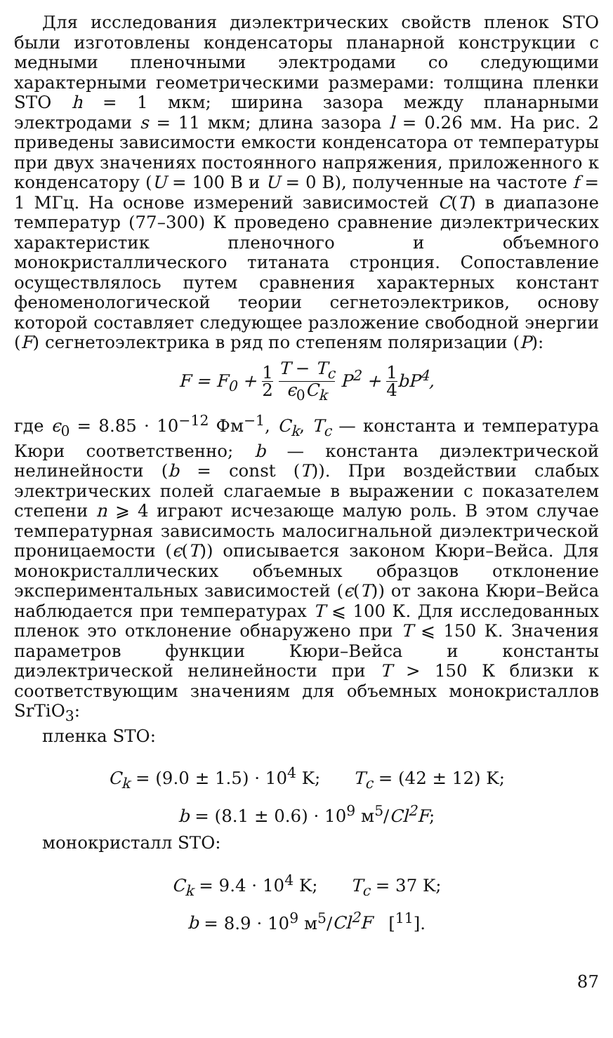Для исследования диэлектрических свойств пленок STO были изготовлены конденсаторы планарной конструкции с медными пленочными электродами со следующими характерными геометрическими размерами: толщина пленки STO h = 1 мкм; ширина зазора между планарными электродами s = 11 мкм; длина зазора l = 0.26 мм. На рис. 2 приведены зависимости емкости конденсатора от температуры при двух значениях постоянного напряжения, приложенного к конденсатору (U = 100 В и U = 0 В), полученные на частоте f = 1 МГц. На основе измерений зависимостей C(T) в диапазоне температур (77–300) К проведено сравнение диэлектрических характеристик пленочного и объемного монокристаллического титаната стронция. Сопоставление осуществлялось путем сравнения характерных констант феноменологической теории сегнетоэлектриков, основу которой составляет следующее разложение свободной энергии (F) сегнетоэлектрика в ряд по степеням поляризации (P):
F = F<sub>0</sub> + 1 2 T − T<sub>c</sub> ϵ<sub>0</sub>C<sub>k</sub> P<sup>2</sup> + 1 4bP<sup>4</sup>,
где ϵ<sub>0</sub> = 8.85 · 10<sup>−12</sup> Фм<sup>−1</sup>, C<sub>k</sub>, T<sub>c</sub> — константа и температура Кюри соответственно; b — константа диэлектрической нелинейности (b = const (T)). При воздействии слабых электрических полей слагаемые в выражении с показателем степени n ⩾ 4 играют исчезающе малую роль. В этом случае температурная зависимость малосигнальной диэлектрической проницаемости (ϵ(T)) описывается законом Кюри–Вейса. Для монокристаллических объемных образцов отклонение экспериментальных зависимостей (ϵ(T)) от закона Кюри–Вейса наблюдается при температурах T ⩽ 100 К. Для исследованных пленок это отклонение обнаружено при T ⩽ 150 К. Значения параметров функции Кюри–Вейса и константы диэлектрической нелинейности при T > 150 К близки к соответствующим значениям для объемных монокристаллов SrTiO<sub>3</sub>:
пленка STO:
C<sub>k</sub> = (9.0 ± 1.5) · 10<sup>4</sup> K; T<sub>c</sub> = (42 ± 12) K;
b = (8.1 ± 0.6) · 10<sup>9</sup> м<sup>5</sup>/Cl<sup>2</sup>F;
монокристалл STO:
C<sub>k</sub> = 9.4 · 10<sup>4</sup> K; T<sub>c</sub> = 37 K;
b = 8.9 · 10<sup>9</sup> м<sup>5</sup>/Cl<sup>2</sup>F [<sup>11</sup>].
87